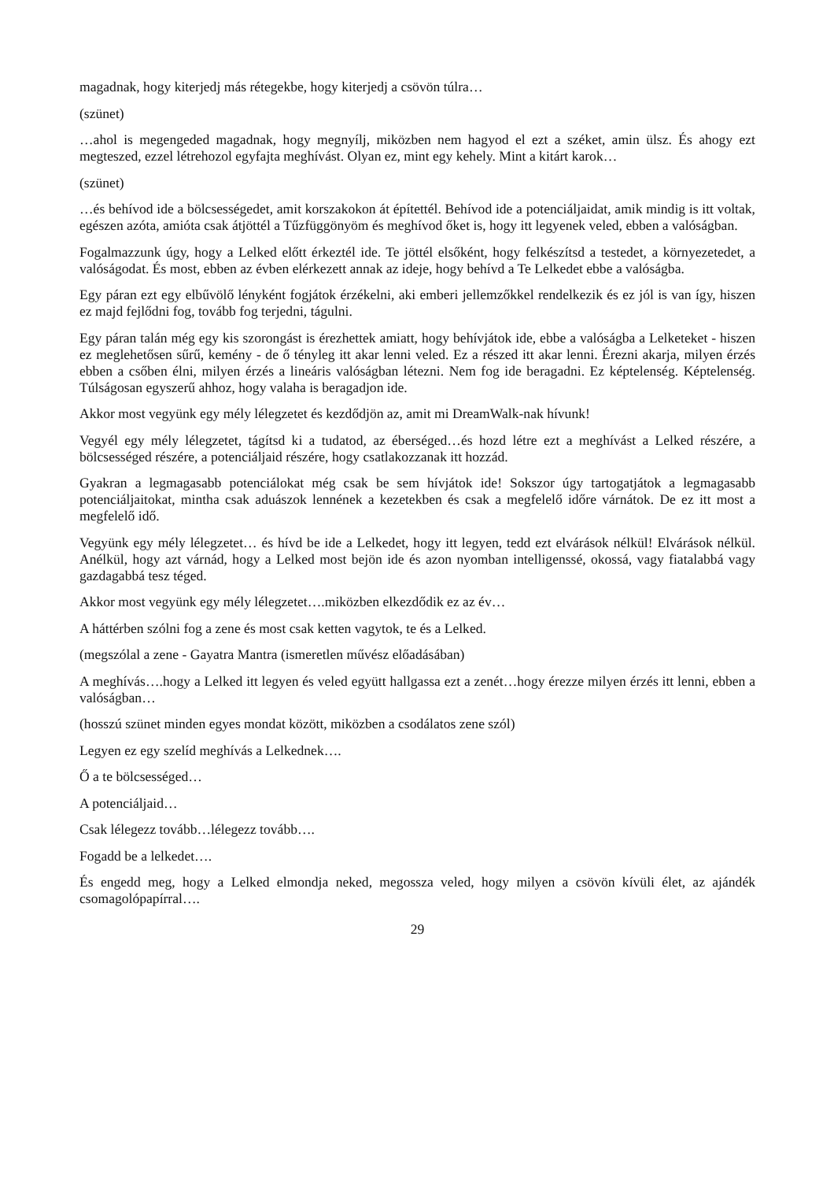magadnak, hogy kiterjedj más rétegekbe, hogy kiterjedj a csövön túlra…
(szünet)
…ahol is megengeded magadnak, hogy megnyílj, miközben nem hagyod el ezt a széket, amin ülsz. És ahogy ezt megteszed, ezzel létrehozol egyfajta meghívást. Olyan ez, mint egy kehely. Mint a kitárt karok…
(szünet)
…és behívod ide a bölcsességedet, amit korszakokon át építettél. Behívod ide a potenciáljaidat, amik mindig is itt voltak, egészen azóta, amióta csak átjöttél a Tűzfüggönyöm és meghívod őket is, hogy itt legyenek veled, ebben a valóságban.
Fogalmazzunk úgy, hogy a Lelked előtt érkeztél ide. Te jöttél elsőként, hogy felkészítsd a testedet, a környezetedet, a valóságodat. És most, ebben az évben elérkezett annak az ideje, hogy behívd a Te Lelkedet ebbe a valóságba.
Egy páran ezt egy elbűvölő lényként fogjátok érzékelni, aki emberi jellemzőkkel rendelkezik és ez jól is van így, hiszen ez majd fejlődni fog, tovább fog terjedni, tágulni.
Egy páran talán még egy kis szorongást is érezhettek amiatt, hogy behívjátok ide, ebbe a valóságba a Lelketeket - hiszen ez meglehetősen sűrű, kemény - de ő tényleg itt akar lenni veled. Ez a részed itt akar lenni. Érezni akarja, milyen érzés ebben a csőben élni, milyen érzés a lineáris valóságban létezni. Nem fog ide beragadni. Ez képtelenség. Képtelenség. Túlságosan egyszerű ahhoz, hogy valaha is beragadjon ide.
Akkor most vegyünk egy mély lélegzetet és kezdődjön az, amit mi DreamWalk-nak hívunk!
Vegyél egy mély lélegzetet, tágítsd ki a tudatod, az éberséged…és hozd létre ezt a meghívást a Lelked részére, a bölcsességed részére, a potenciáljaid részére, hogy csatlakozzanak itt hozzád.
Gyakran a legmagasabb potenciálokat még csak be sem hívjátok ide! Sokszor úgy tartogatjátok a legmagasabb potenciáljaitokat, mintha csak aduászok lennének a kezetekben és csak a megfelelő időre várnátok. De ez itt most a megfelelő idő.
Vegyünk egy mély lélegzetet… és hívd be ide a Lelkedet, hogy itt legyen, tedd ezt elvárások nélkül! Elvárások nélkül. Anélkül, hogy azt várnád, hogy a Lelked most bejön ide és azon nyomban intelligenssé, okossá, vagy fiatalabbá vagy gazdagabbá tesz téged.
Akkor most vegyünk egy mély lélegzetet….miközben elkezdődik ez az év…
A háttérben szólni fog a zene és most csak ketten vagytok, te és a Lelked.
(megszólal a zene - Gayatra Mantra (ismeretlen művész előadásában)
A meghívás….hogy a Lelked itt legyen és veled együtt hallgassa ezt a zenét…hogy érezze milyen érzés itt lenni, ebben a valóságban…
(hosszú szünet minden egyes mondat között, miközben a csodálatos zene szól)
Legyen ez egy szelíd meghívás a Lelkednek….
Ő a te bölcsességed…
A potenciáljaid…
Csak lélegezz tovább…lélegezz tovább….
Fogadd be a lelkedet….
És engedd meg, hogy a Lelked elmondja neked, megossza veled, hogy milyen a csövön kívüli élet, az ajándék csomagolópapírral….
29